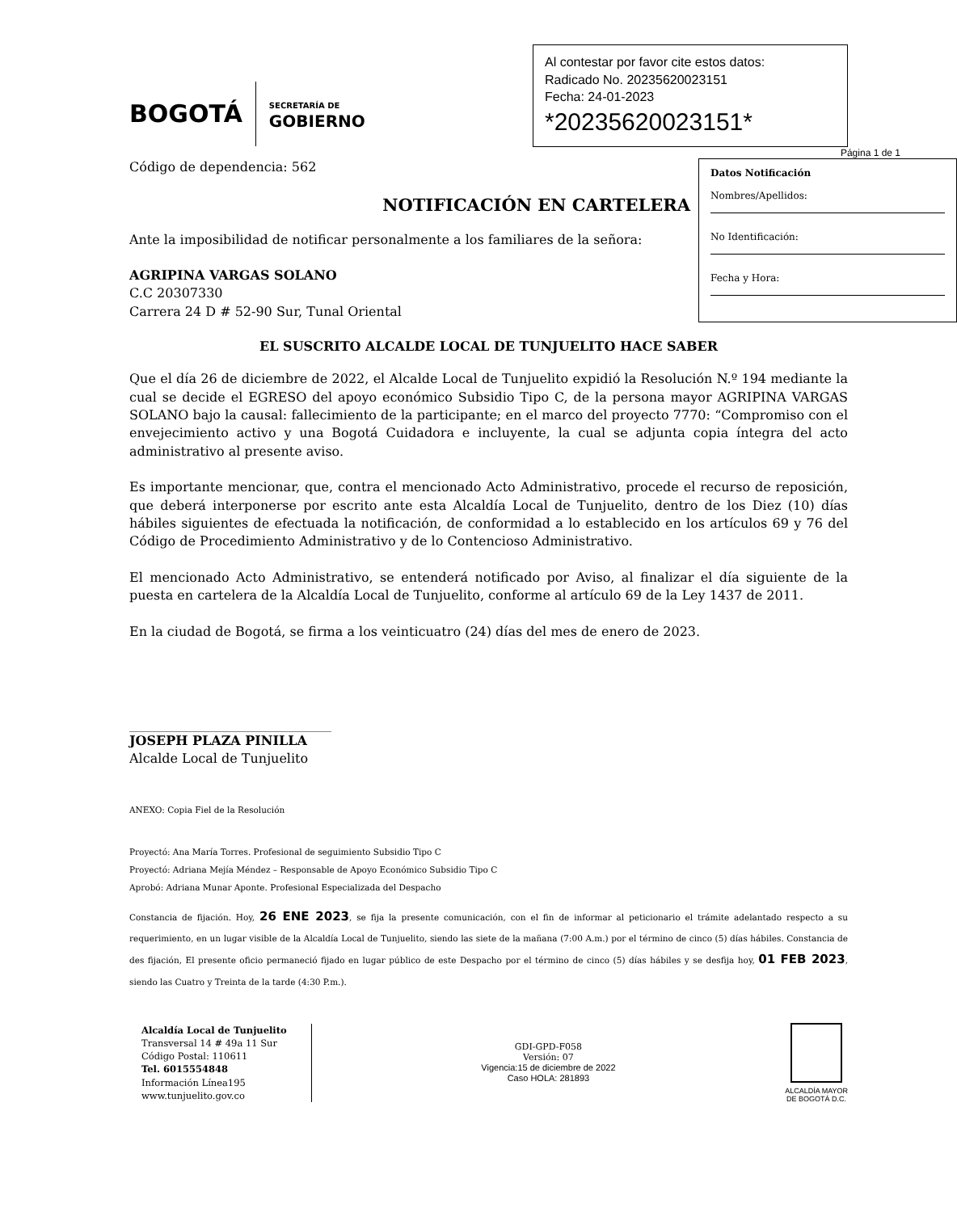BOGOTÁ
SECRETARÍA DE
GOBIERNO
Al contestar por favor cite estos datos:
Radicado No. 20235620023151
Fecha: 24-01-2023
*20235620023151*
Página 1 de 1
Datos Notificación
Nombres/Apellidos:
No Identificación:
Fecha y Hora:
Código de dependencia: 562
NOTIFICACIÓN EN CARTELERA
Ante la imposibilidad de notificar personalmente a los familiares de la señora:
AGRIPINA VARGAS SOLANO
C.C 20307330
Carrera 24 D # 52-90 Sur, Tunal Oriental
EL SUSCRITO ALCALDE LOCAL DE TUNJUELITO HACE SABER
Que el día 26 de diciembre de 2022, el Alcalde Local de Tunjuelito expidió la Resolución N.º 194 mediante la cual se decide el EGRESO del apoyo económico Subsidio Tipo C, de la persona mayor AGRIPINA VARGAS SOLANO bajo la causal: fallecimiento de la participante; en el marco del proyecto 7770: “Compromiso con el envejecimiento activo y una Bogotá Cuidadora e incluyente, la cual se adjunta copia íntegra del acto administrativo al presente aviso.
Es importante mencionar, que, contra el mencionado Acto Administrativo, procede el recurso de reposición, que deberá interponerse por escrito ante esta Alcaldía Local de Tunjuelito, dentro de los Diez (10) días hábiles siguientes de efectuada la notificación, de conformidad a lo establecido en los artículos 69 y 76 del Código de Procedimiento Administrativo y de lo Contencioso Administrativo.
El mencionado Acto Administrativo, se entenderá notificado por Aviso, al finalizar el día siguiente de la puesta en cartelera de la Alcaldía Local de Tunjuelito, conforme al artículo 69 de la Ley 1437 de 2011.
En la ciudad de Bogotá, se firma a los veinticuatro (24) días del mes de enero de 2023.
JOSEPH PLAZA PINILLA
Alcalde Local de Tunjuelito
ANEXO: Copia Fiel de la Resolución
Proyectó: Ana María Torres. Profesional de seguimiento Subsidio Tipo C
Proyectó: Adriana Mejía Méndez – Responsable de Apoyo Económico Subsidio Tipo C
Aprobó: Adriana Munar Aponte. Profesional Especializada del Despacho
Constancia de fijación. Hoy, 26 ENE 2023, se fija la presente comunicación, con el fin de informar al peticionario el trámite adelantado respecto a su requerimiento, en un lugar visible de la Alcaldía Local de Tunjuelito, siendo las siete de la mañana (7:00 A.m.) por el término de cinco (5) días hábiles. Constancia de des fijación, El presente oficio permaneció fijado en lugar público de este Despacho por el término de cinco (5) días hábiles y se desfija hoy, 01 FEB 2023, siendo las Cuatro y Treinta de la tarde (4:30 P.m.).
Alcaldía Local de Tunjuelito
Transversal 14 # 49a 11 Sur
Código Postal: 110611
Tel. 6015554848
Información Línea195
www.tunjuelito.gov.co
GDI-GPD-F058
Versión: 07
Vigencia:15 de diciembre de 2022
Caso HOLA: 281893
ALCALDÍA MAYOR
DE BOGOTÁ D.C.